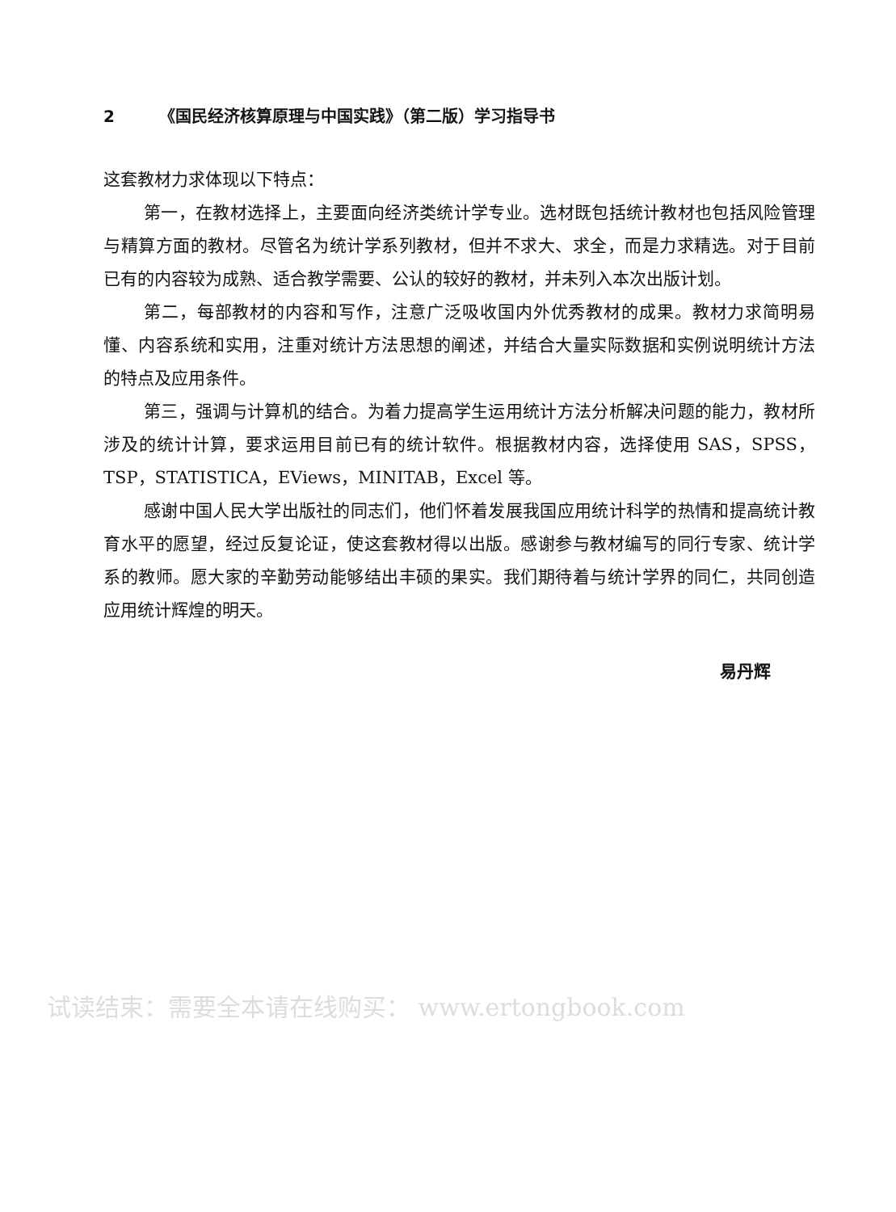2 《国民经济核算原理与中国实践》（第二版）学习指导书
这套教材力求体现以下特点：
第一，在教材选择上，主要面向经济类统计学专业。选材既包括统计教材也包括风险管理与精算方面的教材。尽管名为统计学系列教材，但并不求大、求全，而是力求精选。对于目前已有的内容较为成熟、适合教学需要、公认的较好的教材，并未列入本次出版计划。
第二，每部教材的内容和写作，注意广泛吸收国内外优秀教材的成果。教材力求简明易懂、内容系统和实用，注重对统计方法思想的阐述，并结合大量实际数据和实例说明统计方法的特点及应用条件。
第三，强调与计算机的结合。为着力提高学生运用统计方法分析解决问题的能力，教材所涉及的统计计算，要求运用目前已有的统计软件。根据教材内容，选择使用 SAS，SPSS，TSP，STATISTICA，EViews，MINITAB，Excel 等。
感谢中国人民大学出版社的同志们，他们怀着发展我国应用统计科学的热情和提高统计教育水平的愿望，经过反复论证，使这套教材得以出版。感谢参与教材编写的同行专家、统计学系的教师。愿大家的辛勤劳动能够结出丰硕的果实。我们期待着与统计学界的同仁，共同创造应用统计辉煌的明天。
易丹辉
试读结束：需要全本请在线购买： www.ertongbook.com